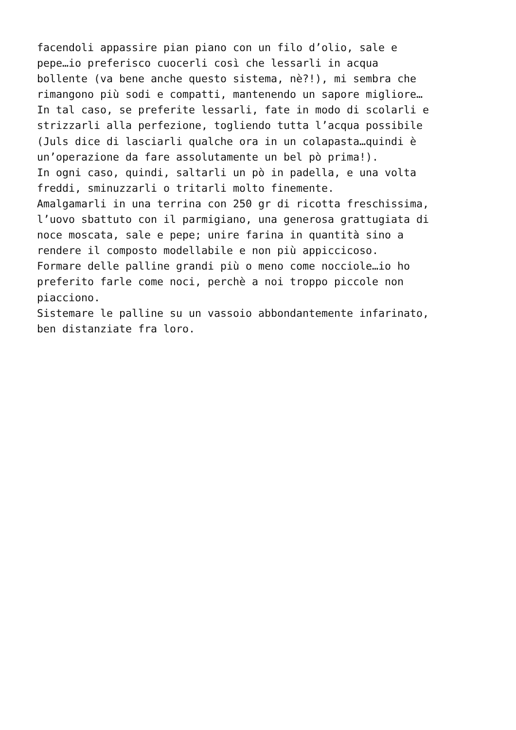facendoli appassire pian piano con un filo d’olio, sale e pepe…io preferisco cuocerli così che lessarli in acqua bollente (va bene anche questo sistema, nè?!), mi sembra che rimangono più sodi e compatti, mantenendo un sapore migliore… In tal caso, se preferite lessarli, fate in modo di scolarli e strizzarli alla perfezione, togliendo tutta l’acqua possibile (Juls dice di lasciarli qualche ora in un colapasta…quindi è un’operazione da fare assolutamente un bel pò prima!). In ogni caso, quindi, saltarli un pò in padella, e una volta freddi, sminuzzarli o tritarli molto finemente. Amalgamarli in una terrina con 250 gr di ricotta freschissima, l’uovo sbattuto con il parmigiano, una generosa grattugiata di noce moscata, sale e pepe; unire farina in quantità sino a rendere il composto modellabile e non più appiccicoso. Formare delle palline grandi più o meno come nocciole…io ho preferito farle come noci, perchè a noi troppo piccole non piacciono. Sistemare le palline su un vassoio abbondantemente infarinato, ben distanziate fra loro.